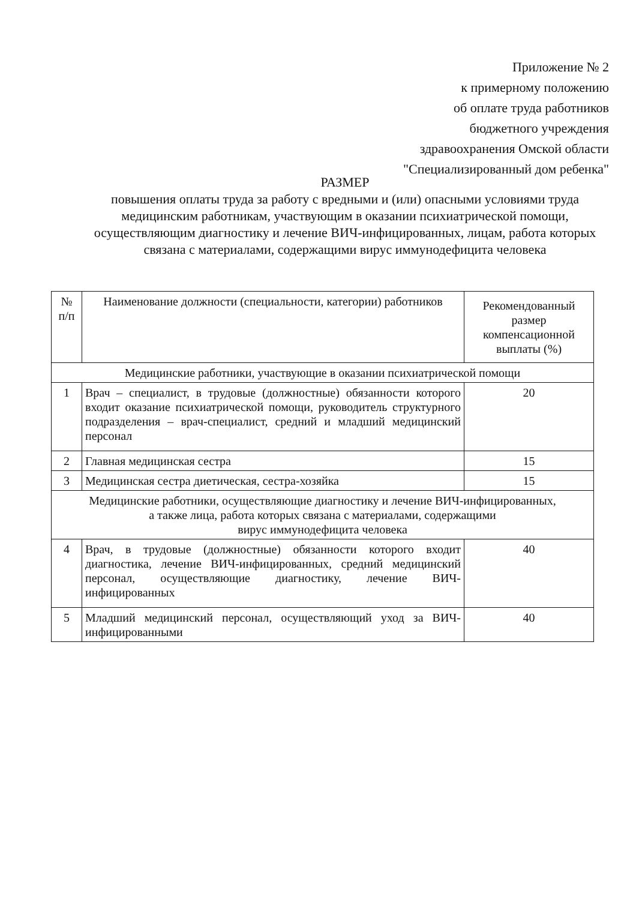Приложение № 2
к примерному положению
об оплате труда работников
бюджетного учреждения
здравоохранения Омской области
"Специализированный дом ребенка"
РАЗМЕР
повышения оплаты труда за работу с вредными и (или) опасными условиями труда медицинским работникам, участвующим в оказании психиатрической помощи, осуществляющим диагностику и лечение ВИЧ-инфицированных, лицам, работа которых связана с материалами, содержащими вирус иммунодефицита человека
| № п/п | Наименование должности (специальности, категории) работников | Рекомендованный размер компенсационной выплаты (%) |
| --- | --- | --- |
| Медицинские работники, участвующие в оказании психиатрической помощи | | |
| 1 | Врач – специалист, в трудовые (должностные) обязанности которого входит оказание психиатрической помощи, руководитель структурного подразделения – врач-специалист, средний и младший медицинский персонал | 20 |
| 2 | Главная медицинская сестра | 15 |
| 3 | Медицинская сестра диетическая, сестра-хозяйка | 15 |
| Медицинские работники, осуществляющие диагностику и лечение ВИЧ-инфицированных, а также лица, работа которых связана с материалами, содержащими вирус иммунодефицита человека | | |
| 4 | Врач, в трудовые (должностные) обязанности которого входит диагностика, лечение ВИЧ-инфицированных, средний медицинский персонал, осуществляющие диагностику, лечение ВИЧ-инфицированных | 40 |
| 5 | Младший медицинский персонал, осуществляющий уход за ВИЧ-инфицированными | 40 |